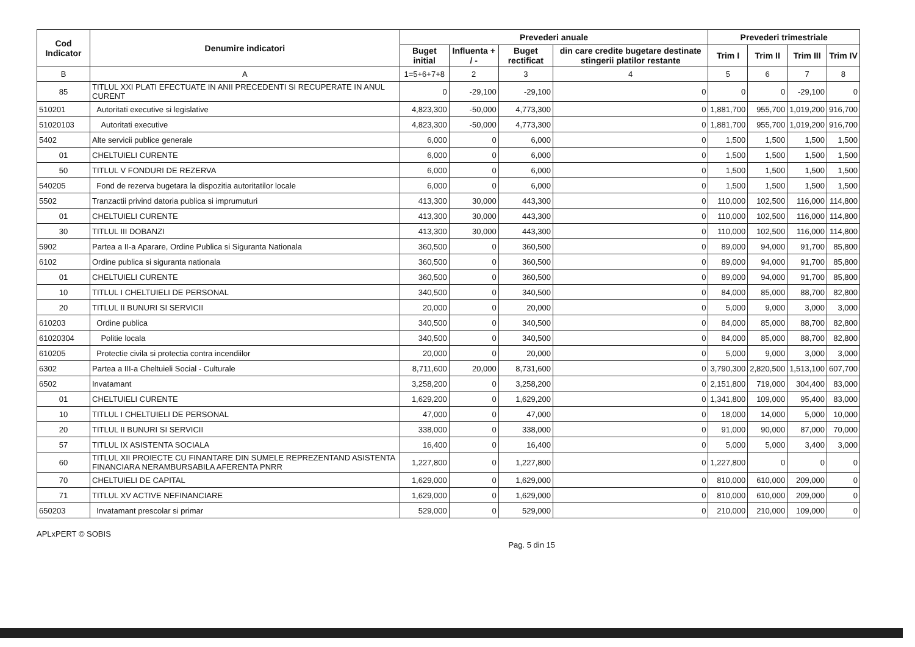| Cod Indicator | Denumire indicatori | Prevederi anuale | | | | Prevederi trimestriale | | | |
| --- | --- | --- | --- | --- | --- | --- | --- | --- | --- |
| | | Buget initial | Influenta + / - | Buget rectificat | din care credite bugetare destinate stingerii platilor restante | Trim I | Trim II | Trim III | Trim IV |
| B | A | 1=5+6+7+8 | 2 | 3 | 4 | 5 | 6 | 7 | 8 |
| 85 | TITLUL XXI PLATI EFECTUATE IN ANII PRECEDENTI SI RECUPERATE IN ANUL CURENT | 0 | -29,100 | -29,100 | 0 | 0 | 0 | -29,100 | 0 |
| 510201 | Autoritati executive si legislative | 4,823,300 | -50,000 | 4,773,300 | 0 | 1,881,700 | 955,700 | 1,019,200 | 916,700 |
| 51020103 | Autoritati executive | 4,823,300 | -50,000 | 4,773,300 | 0 | 1,881,700 | 955,700 | 1,019,200 | 916,700 |
| 5402 | Alte servicii publice generale | 6,000 | 0 | 6,000 | 0 | 1,500 | 1,500 | 1,500 | 1,500 |
| 01 | CHELTUIELI CURENTE | 6,000 | 0 | 6,000 | 0 | 1,500 | 1,500 | 1,500 | 1,500 |
| 50 | TITLUL V FONDURI DE REZERVA | 6,000 | 0 | 6,000 | 0 | 1,500 | 1,500 | 1,500 | 1,500 |
| 540205 | Fond de rezerva bugetara la dispozitia autoritatilor locale | 6,000 | 0 | 6,000 | 0 | 1,500 | 1,500 | 1,500 | 1,500 |
| 5502 | Tranzactii privind datoria publica si imprumuturi | 413,300 | 30,000 | 443,300 | 0 | 110,000 | 102,500 | 116,000 | 114,800 |
| 01 | CHELTUIELI CURENTE | 413,300 | 30,000 | 443,300 | 0 | 110,000 | 102,500 | 116,000 | 114,800 |
| 30 | TITLUL III DOBANZI | 413,300 | 30,000 | 443,300 | 0 | 110,000 | 102,500 | 116,000 | 114,800 |
| 5902 | Partea a II-a Aparare, Ordine Publica si Siguranta Nationala | 360,500 | 0 | 360,500 | 0 | 89,000 | 94,000 | 91,700 | 85,800 |
| 6102 | Ordine publica si siguranta nationala | 360,500 | 0 | 360,500 | 0 | 89,000 | 94,000 | 91,700 | 85,800 |
| 01 | CHELTUIELI CURENTE | 360,500 | 0 | 360,500 | 0 | 89,000 | 94,000 | 91,700 | 85,800 |
| 10 | TITLUL I CHELTUIELI DE PERSONAL | 340,500 | 0 | 340,500 | 0 | 84,000 | 85,000 | 88,700 | 82,800 |
| 20 | TITLUL II BUNURI SI SERVICII | 20,000 | 0 | 20,000 | 0 | 5,000 | 9,000 | 3,000 | 3,000 |
| 610203 | Ordine publica | 340,500 | 0 | 340,500 | 0 | 84,000 | 85,000 | 88,700 | 82,800 |
| 61020304 | Politie locala | 340,500 | 0 | 340,500 | 0 | 84,000 | 85,000 | 88,700 | 82,800 |
| 610205 | Protectie civila si protectia contra incendiilor | 20,000 | 0 | 20,000 | 0 | 5,000 | 9,000 | 3,000 | 3,000 |
| 6302 | Partea a III-a Cheltuieli Social - Culturale | 8,711,600 | 20,000 | 8,731,600 | 0 | 3,790,300 | 2,820,500 | 1,513,100 | 607,700 |
| 6502 | Invatamant | 3,258,200 | 0 | 3,258,200 | 0 | 2,151,800 | 719,000 | 304,400 | 83,000 |
| 01 | CHELTUIELI CURENTE | 1,629,200 | 0 | 1,629,200 | 0 | 1,341,800 | 109,000 | 95,400 | 83,000 |
| 10 | TITLUL I CHELTUIELI DE PERSONAL | 47,000 | 0 | 47,000 | 0 | 18,000 | 14,000 | 5,000 | 10,000 |
| 20 | TITLUL II BUNURI SI SERVICII | 338,000 | 0 | 338,000 | 0 | 91,000 | 90,000 | 87,000 | 70,000 |
| 57 | TITLUL IX ASISTENTA SOCIALA | 16,400 | 0 | 16,400 | 0 | 5,000 | 5,000 | 3,400 | 3,000 |
| 60 | TITLUL XII PROIECTE CU FINANTARE DIN SUMELE REPREZENTAND ASISTENTA FINANCIARA NERAMBURSABILA AFERENTA PNRR | 1,227,800 | 0 | 1,227,800 | 0 | 1,227,800 | 0 | 0 | 0 |
| 70 | CHELTUIELI DE CAPITAL | 1,629,000 | 0 | 1,629,000 | 0 | 810,000 | 610,000 | 209,000 | 0 |
| 71 | TITLUL XV ACTIVE NEFINANCIARE | 1,629,000 | 0 | 1,629,000 | 0 | 810,000 | 610,000 | 209,000 | 0 |
| 650203 | Invatamant prescolar si primar | 529,000 | 0 | 529,000 | 0 | 210,000 | 210,000 | 109,000 | 0 |
APLxPERT © SOBIS Pag. 5 din 15